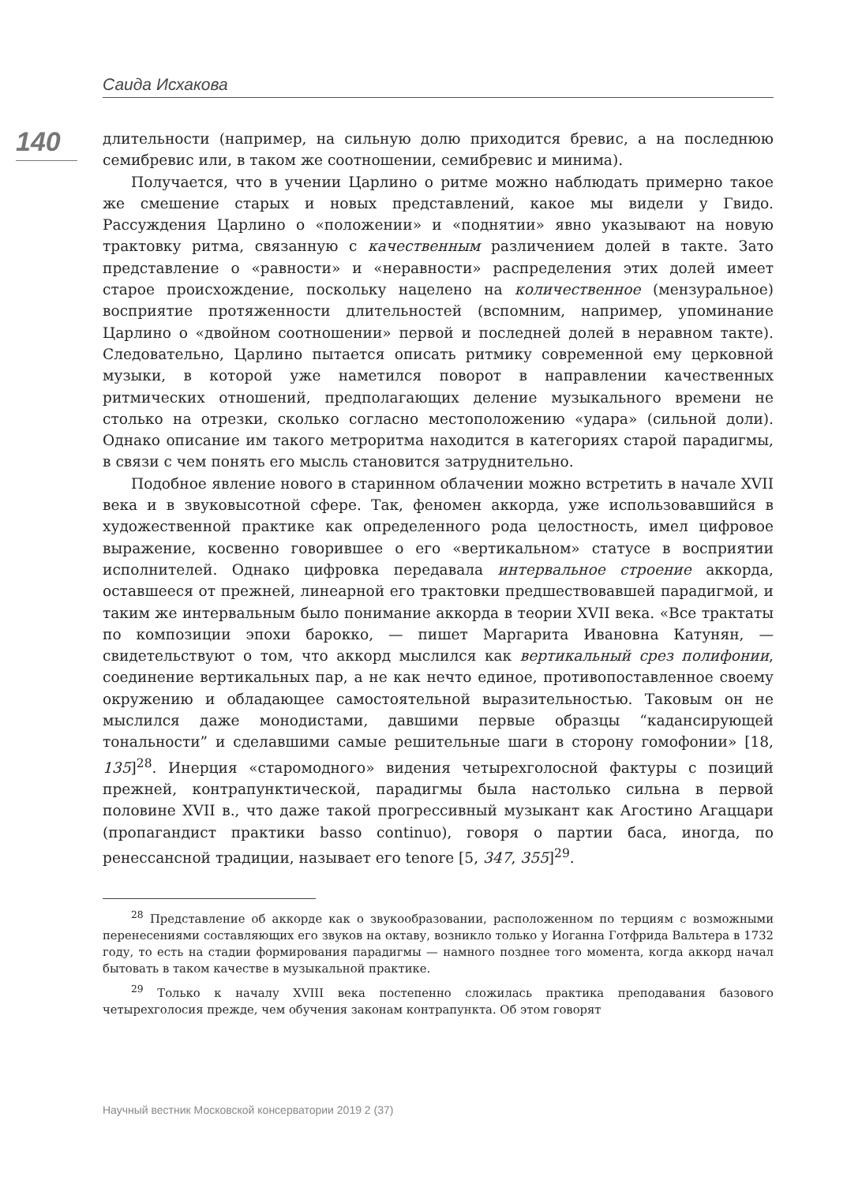Саида Исхакова
140
длительности (например, на сильную долю приходится бревис, а на последнюю семибревис или, в таком же соотношении, семибревис и минима).
Получается, что в учении Царлино о ритме можно наблюдать примерно такое же смешение старых и новых представлений, какое мы видели у Гвидо. Рассуждения Царлино о «положении» и «поднятии» явно указывают на новую трактовку ритма, связанную с качественным различением долей в такте. Зато представление о «равности» и «неравности» распределения этих долей имеет старое происхождение, поскольку нацелено на количественное (мензуральное) восприятие протяженности длительностей (вспомним, например, упоминание Царлино о «двойном соотношении» первой и последней долей в неравном такте). Следовательно, Царлино пытается описать ритмику современной ему церковной музыки, в которой уже наметился поворот в направлении качественных ритмических отношений, предполагающих деление музыкального времени не столько на отрезки, сколько согласно местоположению «удара» (сильной доли). Однако описание им такого метроритма находится в категориях старой парадигмы, в связи с чем понять его мысль становится затруднительно.
Подобное явление нового в старинном облачении можно встретить в начале XVII века и в звуковысотной сфере. Так, феномен аккорда, уже использовавшийся в художественной практике как определенного рода целостность, имел цифровое выражение, косвенно говорившее о его «вертикальном» статусе в восприятии исполнителей. Однако цифровка передавала интервальное строение аккорда, оставшееся от прежней, линеарной его трактовки предшествовавшей парадигмой, и таким же интервальным было понимание аккорда в теории XVII века. «Все трактаты по композиции эпохи барокко, — пишет Маргарита Ивановна Катунян, — свидетельствуют о том, что аккорд мыслился как вертикальный срез полифонии, соединение вертикальных пар, а не как нечто единое, противопоставленное своему окружению и обладающее самостоятельной выразительностью. Таковым он не мыслился даже монодистами, давшими первые образцы “кадансирующей тональности” и сделавшими самые решительные шаги в сторону гомофонии» [18, 135]<sup>28</sup>. Инерция «старомодного» видения четырехголосной фактуры с позиций прежней, контрапунктической, парадигмы была настолько сильна в первой половине XVII в., что даже такой прогрессивный музыкант как Агостино Агаццари (пропагандист практики basso continuo), говоря о партии баса, иногда, по ренессансной традиции, называет его tenore [5, 347, 355]<sup>29</sup>.
<sup>28</sup> Представление об аккорде как о звукообразовании, расположенном по терциям с возможными перенесениями составляющих его звуков на октаву, возникло только у Иоганна Готфрида Вальтера в 1732 году, то есть на стадии формирования парадигмы — намного позднее того момента, когда аккорд начал бытовать в таком качестве в музыкальной практике.
<sup>29</sup> Только к началу XVIII века постепенно сложилась практика преподавания базового четырехголосия прежде, чем обучения законам контрапункта. Об этом говорят
Научный вестник Московской консерватории 2019 2 (37)